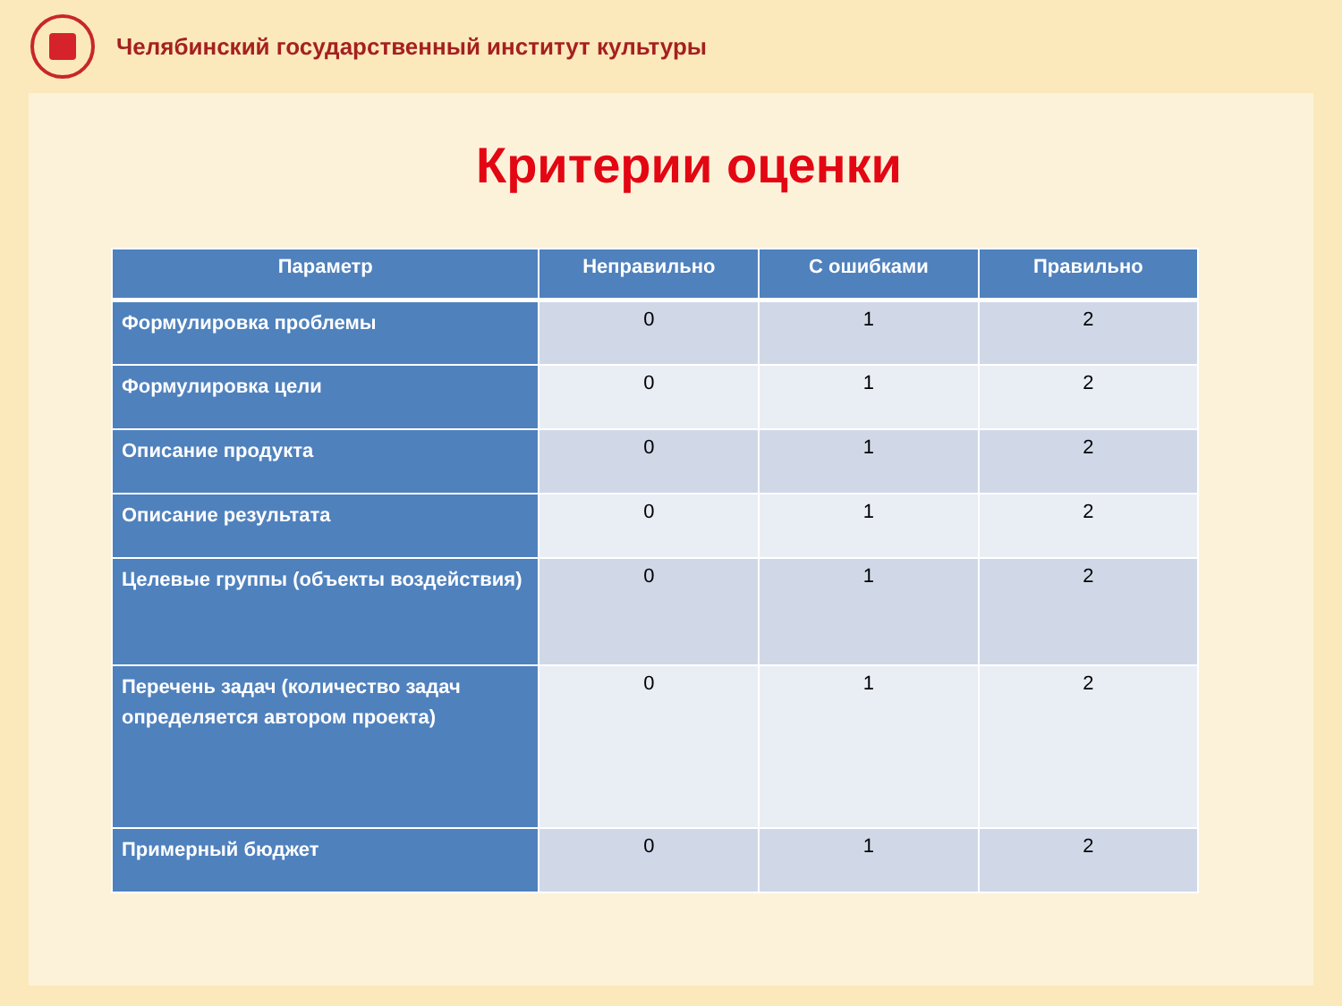Челябинский государственный институт культуры
Критерии оценки
| Параметр | Неправильно | С ошибками | Правильно |
| --- | --- | --- | --- |
| Формулировка проблемы | 0 | 1 | 2 |
| Формулировка цели | 0 | 1 | 2 |
| Описание продукта | 0 | 1 | 2 |
| Описание результата | 0 | 1 | 2 |
| Целевые группы (объекты воздействия) | 0 | 1 | 2 |
| Перечень задач (количество задач определяется автором проекта) | 0 | 1 | 2 |
| Примерный бюджет | 0 | 1 | 2 |